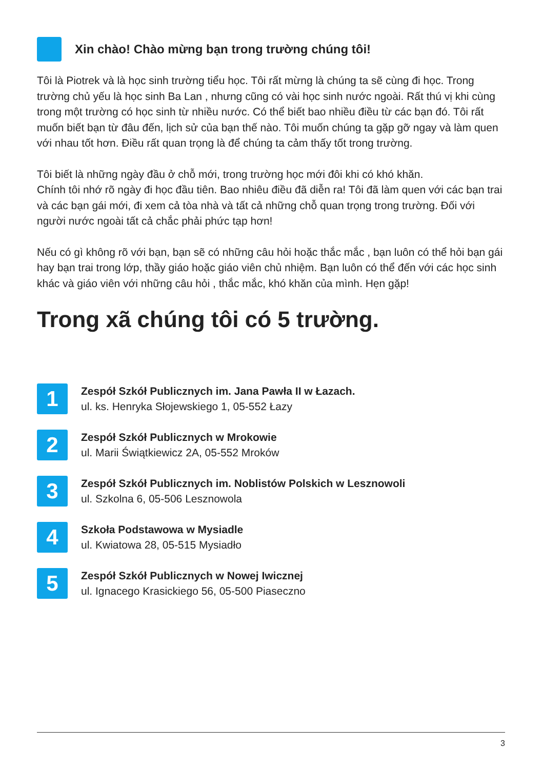Xin chào! Chào mừng bạn trong trường chúng tôi!
Tôi là Piotrek và là học sinh trường tiểu học. Tôi rất mừng là chúng ta sẽ cùng đi học. Trong trường chủ yếu là học sinh Ba Lan , nhưng cũng có vài học sinh nước ngoài. Rất thú vị khi cùng trong một trường có học sinh từ nhiều nước. Có thể biết bao nhiều điều từ các bạn đó. Tôi rất muốn biết bạn từ đâu đến, lịch sử của bạn thế nào. Tôi muốn chúng ta gặp gỡ ngay và làm quen với nhau tốt hơn. Điều rất quan trọng là để chúng ta cảm thấy tốt trong trường.
Tôi biết là những ngày đầu ở chỗ mới, trong trường học mới đôi khi có khó khăn.
Chính tôi nhớ rõ ngày đi học đầu tiên. Bao nhiêu điều đã diễn ra! Tôi đã làm quen với các bạn trai và các bạn gái mới, đi xem cả tòa nhà và tất cả những chỗ quan trọng trong trường. Đối với người nước ngoài tất cả chắc phải phức tạp hơn!
Nếu có gì không rõ với bạn, bạn sẽ có những câu hỏi hoặc thắc mắc , bạn luôn có thể hỏi bạn gái hay bạn trai trong lớp, thầy giáo hoặc giáo viên chủ nhiệm. Bạn luôn có thể đến với các học sinh khác và giáo viên với những câu hỏi , thắc mắc, khó khăn của mình. Hẹn gặp!
Trong xã chúng tôi có 5 trường.
1
Zespół Szkół Publicznych im. Jana Pawła II w Łazach.
ul. ks. Henryka Słojewskiego 1, 05-552 Łazy
2
Zespół Szkół Publicznych w Mrokowie
ul. Marii Świątkiewicz 2A, 05-552 Mroków
3
Zespół Szkół Publicznych im. Noblistów Polskich w Lesznowoli
ul. Szkolna 6, 05-506 Lesznowola
4
Szkoła Podstawowa w Mysiadle
ul. Kwiatowa 28, 05-515 Mysiadło
5
Zespół Szkół Publicznych w Nowej Iwicznej
ul. Ignacego Krasickiego 56, 05-500 Piaseczno
3